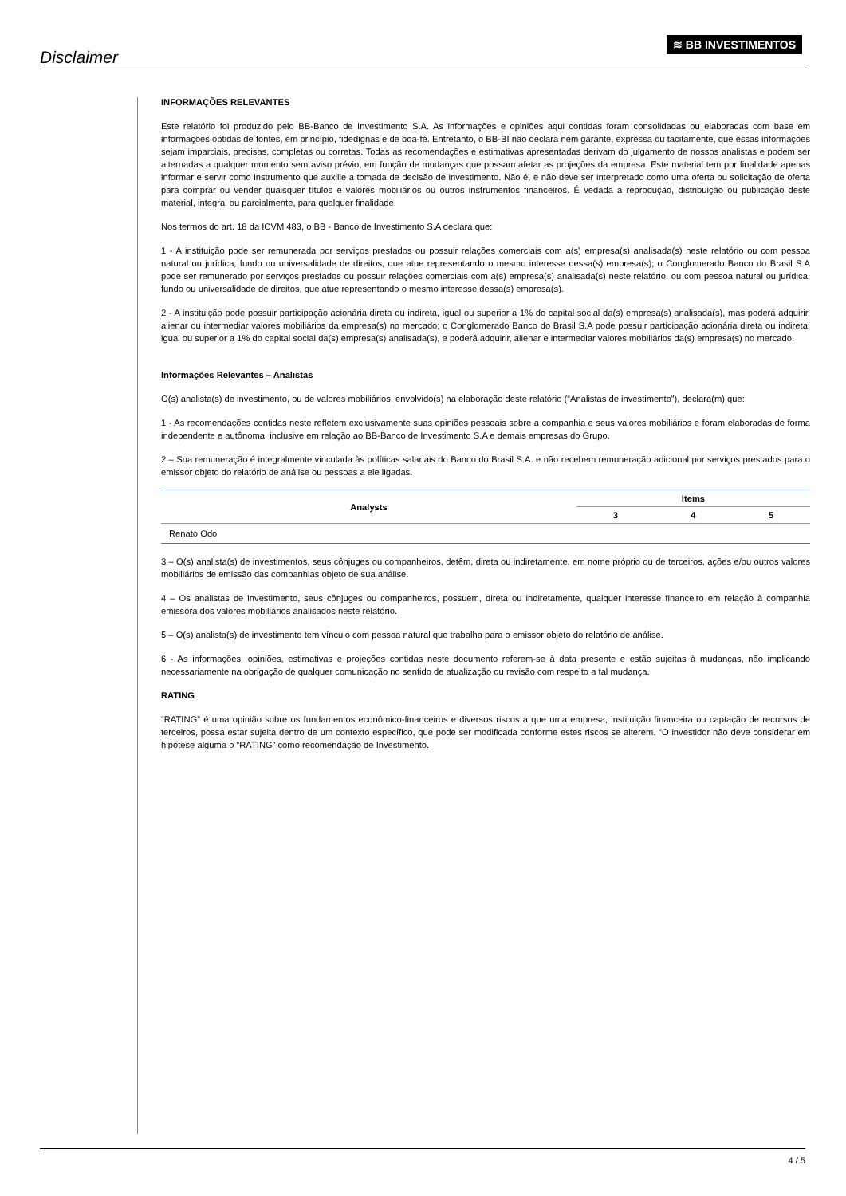Disclaimer
≋ BB INVESTIMENTOS
INFORMAÇÕES RELEVANTES
Este relatório foi produzido pelo BB-Banco de Investimento S.A. As informações e opiniões aqui contidas foram consolidadas ou elaboradas com base em informações obtidas de fontes, em princípio, fidedignas e de boa-fé. Entretanto, o BB-BI não declara nem garante, expressa ou tacitamente, que essas informações sejam imparciais, precisas, completas ou corretas. Todas as recomendações e estimativas apresentadas derivam do julgamento de nossos analistas e podem ser alternadas a qualquer momento sem aviso prévio, em função de mudanças que possam afetar as projeções da empresa. Este material tem por finalidade apenas informar e servir como instrumento que auxilie a tomada de decisão de investimento. Não é, e não deve ser interpretado como uma oferta ou solicitação de oferta para comprar ou vender quaisquer títulos e valores mobiliários ou outros instrumentos financeiros. É vedada a reprodução, distribuição ou publicação deste material, integral ou parcialmente, para qualquer finalidade.
Nos termos do art. 18 da ICVM 483, o BB - Banco de Investimento S.A declara que:
1 - A instituição pode ser remunerada por serviços prestados ou possuir relações comerciais com a(s) empresa(s) analisada(s) neste relatório ou com pessoa natural ou jurídica, fundo ou universalidade de direitos, que atue representando o mesmo interesse dessa(s) empresa(s); o Conglomerado Banco do Brasil S.A pode ser remunerado por serviços prestados ou possuir relações comerciais com a(s) empresa(s) analisada(s) neste relatório, ou com pessoa natural ou jurídica, fundo ou universalidade de direitos, que atue representando o mesmo interesse dessa(s) empresa(s).
2 - A instituição pode possuir participação acionária direta ou indireta, igual ou superior a 1% do capital social da(s) empresa(s) analisada(s), mas poderá adquirir, alienar ou intermediar valores mobiliários da empresa(s) no mercado; o Conglomerado Banco do Brasil S.A pode possuir participação acionária direta ou indireta, igual ou superior a 1% do capital social da(s) empresa(s) analisada(s), e poderá adquirir, alienar e intermediar valores mobiliários da(s) empresa(s) no mercado.
Informações Relevantes – Analistas
O(s) analista(s) de investimento, ou de valores mobiliários, envolvido(s) na elaboração deste relatório (“Analistas de investimento”), declara(m) que:
1 - As recomendações contidas neste refletem exclusivamente suas opiniões pessoais sobre a companhia e seus valores mobiliários e foram elaboradas de forma independente e autônoma, inclusive em relação ao BB-Banco de Investimento S.A e demais empresas do Grupo.
2 – Sua remuneração é integralmente vinculada às políticas salariais do Banco do Brasil S.A. e não recebem remuneração adicional por serviços prestados para o emissor objeto do relatório de análise ou pessoas a ele ligadas.
| Analysts | Items | | |
| --- | --- | --- | --- |
| | 3 | 4 | 5 |
| Renato Odo | | | |
3 – O(s) analista(s) de investimentos, seus cônjuges ou companheiros, detêm, direta ou indiretamente, em nome próprio ou de terceiros, ações e/ou outros valores mobiliários de emissão das companhias objeto de sua análise.
4 – Os analistas de investimento, seus cônjuges ou companheiros, possuem, direta ou indiretamente, qualquer interesse financeiro em relação à companhia emissora dos valores mobiliários analisados neste relatório.
5 – O(s) analista(s) de investimento tem vínculo com pessoa natural que trabalha para o emissor objeto do relatório de análise.
6 - As informações, opiniões, estimativas e projeções contidas neste documento referem-se à data presente e estão sujeitas à mudanças, não implicando necessariamente na obrigação de qualquer comunicação no sentido de atualização ou revisão com respeito a tal mudança.
RATING
“RATING” é uma opinião sobre os fundamentos econômico-financeiros e diversos riscos a que uma empresa, instituição financeira ou captação de recursos de terceiros, possa estar sujeita dentro de um contexto específico, que pode ser modificada conforme estes riscos se alterem. “O investidor não deve considerar em hipótese alguma o “RATING” como recomendação de Investimento.
4 / 5